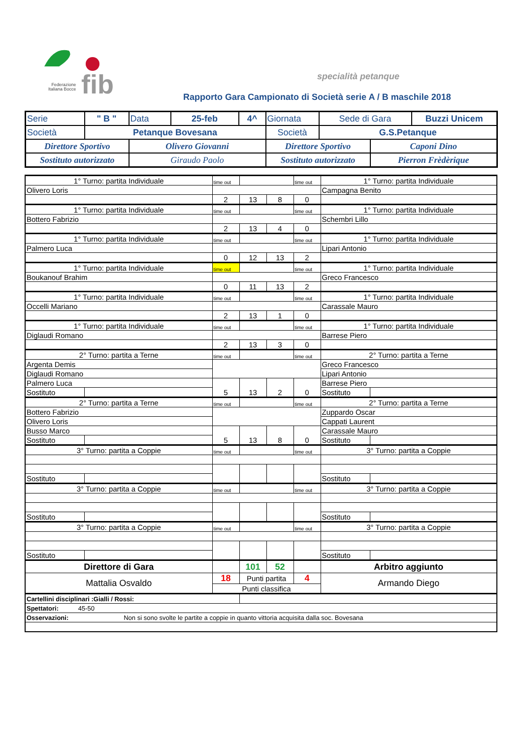Federazione
Italiana Bocce
fib specialità petanque
Rapporto Gara Campionato di Società serie A / B maschile 2018
| Serie | " B " | Data | 25-feb | 4^ | Giornata | Sede di Gara | | Buzzi Unicem |
| Società | Petanque Bovesana | | | | Società | G.S.Petanque | | |
| Direttore Sportivo | | Olivero Giovanni | | | Direttore Sportivo | | Caponi Dino | |
| Sostituto autorizzato | | Giraudo Paolo | | | Sostituto autorizzato | | Pierron Frèdèrique | |
| 1° Turno: partita Individuale | | time out | | | time out | 1° Turno: partita Individuale | |
| Olivero Loris | | | | | | Campagna Benito | |
| | | 2 | 13 | 8 | 0 | | |
| 1° Turno: partita Individuale | | time out | | | time out | 1° Turno: partita Individuale | |
| Bottero Fabrizio | | | | | | Schembri Lillo | |
| | | 2 | 13 | 4 | 0 | | |
| 1° Turno: partita Individuale | | time out | | | time out | 1° Turno: partita Individuale | |
| Palmero Luca | | | | | | Lipari Antonio | |
| | | 0 | 12 | 13 | 2 | | |
| 1° Turno: partita Individuale | | time out | | | time out | 1° Turno: partita Individuale | |
| Boukanouf Brahim | | | | | | Greco Francesco | |
| | | 0 | 11 | 13 | 2 | | |
| 1° Turno: partita Individuale | | time out | | | time out | 1° Turno: partita Individuale | |
| Occelli Mariano | | | | | | Carassale Mauro | |
| | | 2 | 13 | 1 | 0 | | |
| 1° Turno: partita Individuale | | time out | | | time out | 1° Turno: partita Individuale | |
| Diglaudi Romano | | | | | | Barrese Piero | |
| | | 2 | 13 | 3 | 0 | | |
| 2° Turno: partita a Terne | | time out | | | time out | 2° Turno: partita a Terne | |
| Argenta Demis | | | | | | Greco Francesco | |
| Diglaudi Romano | | | | | | Lipari Antonio | |
| Palmero Luca | | 5 | 13 | 2 | 0 | Barrese Piero | |
| Sostituto | | | | | | Sostituto | |
| 2° Turno: partita a Terne | | time out | | | time out | 2° Turno: partita a Terne | |
| Bottero Fabrizio | | | | | | Zuppardo Oscar | |
| Olivero Loris | | | | | | Cappati Laurent | |
| Busso Marco | | 5 | 13 | 8 | 0 | Carassale Mauro | |
| Sostituto | | | | | | Sostituto | |
| 3° Turno: partita a Coppie | | time out | | | time out | 3° Turno: partita a Coppie | |
| Sostituto | | | | | | Sostituto | |
| 3° Turno: partita a Coppie | | time out | | | time out | 3° Turno: partita a Coppie | |
| Sostituto | | | | | | Sostituto | |
| 3° Turno: partita a Coppie | | time out | | | time out | 3° Turno: partita a Coppie | |
| Sostituto | | | | | | Sostituto | |
| Direttore di Gara | | | 101 | 52 | | Arbitro aggiunto | |
| Mattalia Osvaldo | | 18 | Punti partita | | 4 | Armando Diego | |
| | | Punti classifica | | | | | |
| Cartellini disciplinari :Gialli / Rossi: | | | | | | | |
| Spettatori: 45-50 | | | | | | | |
| Osservazioni: Non si sono svolte le partite a coppie in quanto vittoria acquisita dalla soc. Bovesana | | | | | | | |